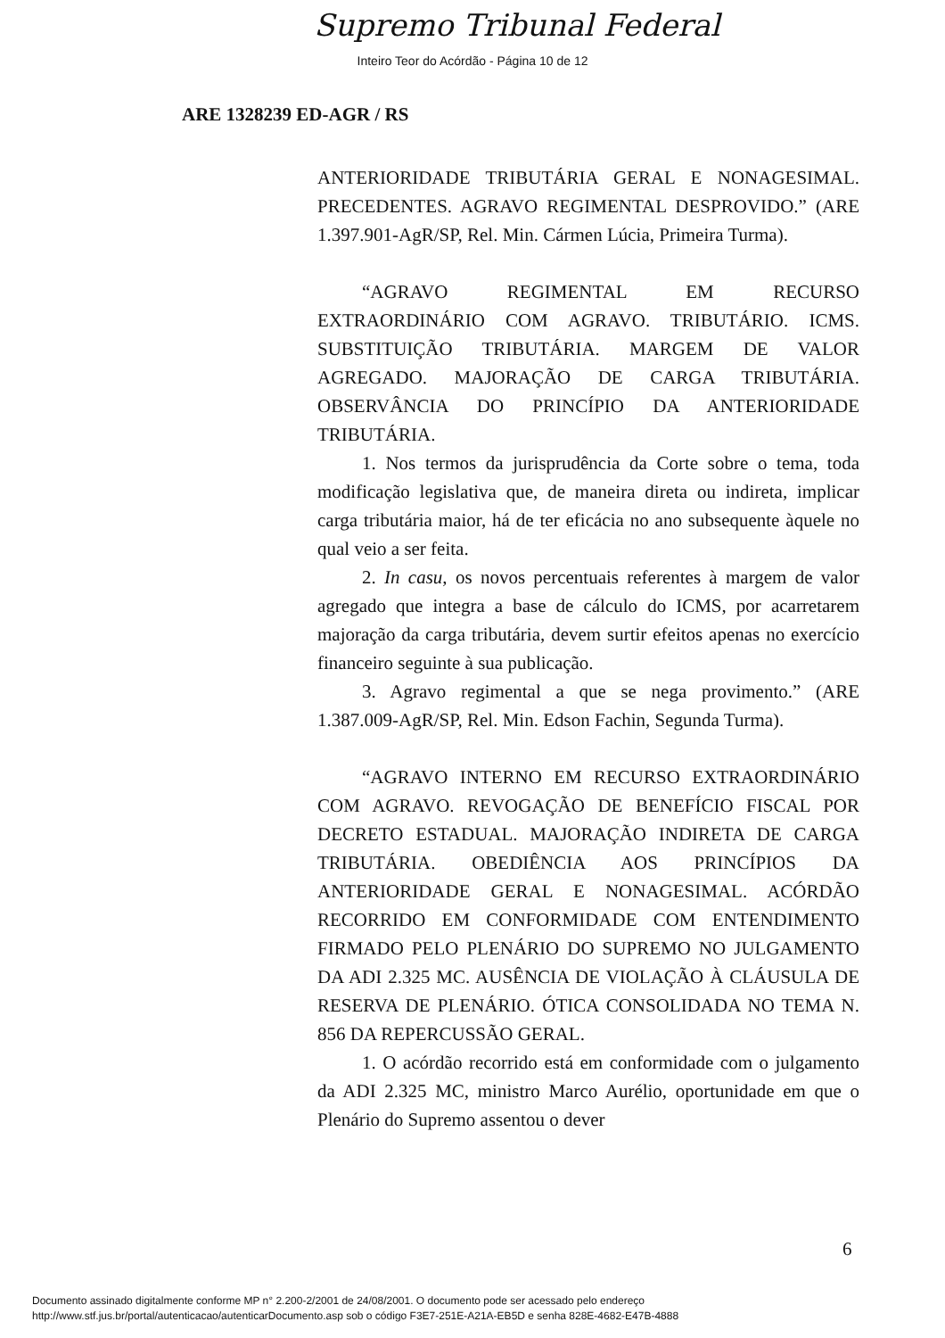Supremo Tribunal Federal
Inteiro Teor do Acórdão - Página 10 de 12
ARE 1328239 ED-AGR / RS
ANTERIORIDADE TRIBUTÁRIA GERAL E NONAGESIMAL. PRECEDENTES. AGRAVO REGIMENTAL DESPROVIDO.” (ARE 1.397.901-AgR/SP, Rel. Min. Cármen Lúcia, Primeira Turma).
“AGRAVO REGIMENTAL EM RECURSO EXTRAORDINÁRIO COM AGRAVO. TRIBUTÁRIO. ICMS. SUBSTITUIÇÃO TRIBUTÁRIA. MARGEM DE VALOR AGREGADO. MAJORAÇÃO DE CARGA TRIBUTÁRIA. OBSERVÂNCIA DO PRINCÍPIO DA ANTERIORIDADE TRIBUTÁRIA.
1. Nos termos da jurisprudência da Corte sobre o tema, toda modificação legislativa que, de maneira direta ou indireta, implicar carga tributária maior, há de ter eficácia no ano subsequente àquele no qual veio a ser feita.
2. In casu, os novos percentuais referentes à margem de valor agregado que integra a base de cálculo do ICMS, por acarretarem majoração da carga tributária, devem surtir efeitos apenas no exercício financeiro seguinte à sua publicação.
3. Agravo regimental a que se nega provimento.” (ARE 1.387.009-AgR/SP, Rel. Min. Edson Fachin, Segunda Turma).
“AGRAVO INTERNO EM RECURSO EXTRAORDINÁRIO COM AGRAVO. REVOGAÇÃO DE BENEFÍCIO FISCAL POR DECRETO ESTADUAL. MAJORAÇÃO INDIRETA DE CARGA TRIBUTÁRIA. OBEDIÊNCIA AOS PRINCÍPIOS DA ANTERIORIDADE GERAL E NONAGESIMAL. ACÓRDÃO RECORRIDO EM CONFORMIDADE COM ENTENDIMENTO FIRMADO PELO PLENÁRIO DO SUPREMO NO JULGAMENTO DA ADI 2.325 MC. AUSÊNCIA DE VIOLAÇÃO À CLÁUSULA DE RESERVA DE PLENÁRIO. ÓTICA CONSOLIDADA NO TEMA N. 856 DA REPERCUSSÃO GERAL.
1. O acórdão recorrido está em conformidade com o julgamento da ADI 2.325 MC, ministro Marco Aurélio, oportunidade em que o Plenário do Supremo assentou o dever
6
Documento assinado digitalmente conforme MP n° 2.200-2/2001 de 24/08/2001. O documento pode ser acessado pelo endereço
http://www.stf.jus.br/portal/autenticacao/autenticarDocumento.asp sob o código F3E7-251E-A21A-EB5D e senha 828E-4682-E47B-4888